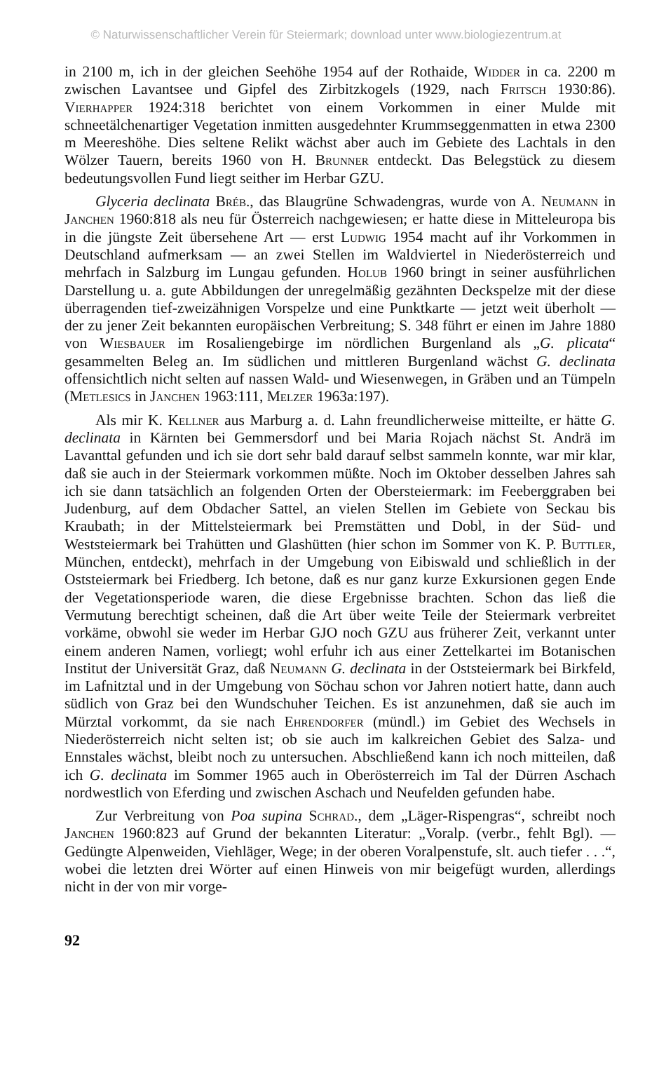© Naturwissenschaftlicher Verein für Steiermark; download unter www.biologiezentrum.at
in 2100 m, ich in der gleichen Seehöhe 1954 auf der Rothaide, Widder in ca. 2200 m zwischen Lavantsee und Gipfel des Zirbitzkogels (1929, nach Fritsch 1930:86). Vierhapper 1924:318 berichtet von einem Vorkommen in einer Mulde mit schneetälchenartiger Vegetation inmitten ausgedehnter Krummseggenmatten in etwa 2300 m Meereshöhe. Dies seltene Relikt wächst aber auch im Gebiete des Lachtals in den Wölzer Tauern, bereits 1960 von H. Brunner entdeckt. Das Belegstück zu diesem bedeutungsvollen Fund liegt seither im Herbar GZU.
Glyceria declinata Bréb., das Blaugrüne Schwadengras, wurde von A. Neumann in Janchen 1960:818 als neu für Österreich nachgewiesen; er hatte diese in Mitteleuropa bis in die jüngste Zeit übersehene Art — erst Ludwig 1954 macht auf ihr Vorkommen in Deutschland aufmerksam — an zwei Stellen im Waldviertel in Niederösterreich und mehrfach in Salzburg im Lungau gefunden. Holub 1960 bringt in seiner ausführlichen Darstellung u. a. gute Abbildungen der unregelmäßig gezähnten Deckspelze mit der diese überragenden tief-zweizähnigen Vorspelze und eine Punktkarte — jetzt weit überholt — der zu jener Zeit bekannten europäischen Verbreitung; S. 348 führt er einen im Jahre 1880 von Wiesbauer im Rosaliengebirge im nördlichen Burgenland als „G. plicata“ gesammelten Beleg an. Im südlichen und mittleren Burgenland wächst G. declinata offensichtlich nicht selten auf nassen Wald- und Wiesenwegen, in Gräben und an Tümpeln (Metlesics in Janchen 1963:111, Melzer 1963a:197).
Als mir K. Kellner aus Marburg a. d. Lahn freundlicherweise mitteilte, er hätte G. declinata in Kärnten bei Gemmersdorf und bei Maria Rojach nächst St. Andrä im Lavanttal gefunden und ich sie dort sehr bald darauf selbst sammeln konnte, war mir klar, daß sie auch in der Steiermark vorkommen müßte. Noch im Oktober desselben Jahres sah ich sie dann tatsächlich an folgenden Orten der Obersteiermark: im Feeberggraben bei Judenburg, auf dem Obdacher Sattel, an vielen Stellen im Gebiete von Seckau bis Kraubath; in der Mittelsteiermark bei Premstätten und Dobl, in der Süd- und Weststeiermark bei Trahütten und Glashütten (hier schon im Sommer von K. P. Buttler, München, entdeckt), mehrfach in der Umgebung von Eibiswald und schließlich in der Oststeiermark bei Friedberg. Ich betone, daß es nur ganz kurze Exkursionen gegen Ende der Vegetationsperiode waren, die diese Ergebnisse brachten. Schon das ließ die Vermutung berechtigt scheinen, daß die Art über weite Teile der Steiermark verbreitet vorkäme, obwohl sie weder im Herbar GJO noch GZU aus früherer Zeit, verkannt unter einem anderen Namen, vorliegt; wohl erfuhr ich aus einer Zettelkartei im Botanischen Institut der Universität Graz, daß Neumann G. declinata in der Oststeiermark bei Birkfeld, im Lafnitztal und in der Umgebung von Söchau schon vor Jahren notiert hatte, dann auch südlich von Graz bei den Wundschuher Teichen. Es ist anzunehmen, daß sie auch im Mürztal vorkommt, da sie nach Ehrendorfer (mündl.) im Gebiet des Wechsels in Niederösterreich nicht selten ist; ob sie auch im kalkreichen Gebiet des Salza- und Ennstales wächst, bleibt noch zu untersuchen. Abschließend kann ich noch mitteilen, daß ich G. declinata im Sommer 1965 auch in Oberösterreich im Tal der Dürren Aschach nordwestlich von Eferding und zwischen Aschach und Neufelden gefunden habe.
Zur Verbreitung von Poa supina Schrad., dem „Läger-Rispengras“, schreibt noch Janchen 1960:823 auf Grund der bekannten Literatur: „Voralp. (verbr., fehlt Bgl). — Gedüngte Alpenweiden, Viehläger, Wege; in der oberen Voralpenstufe, slt. auch tiefer . . .“, wobei die letzten drei Wörter auf einen Hinweis von mir beigefügt wurden, allerdings nicht in der von mir vorge-
92